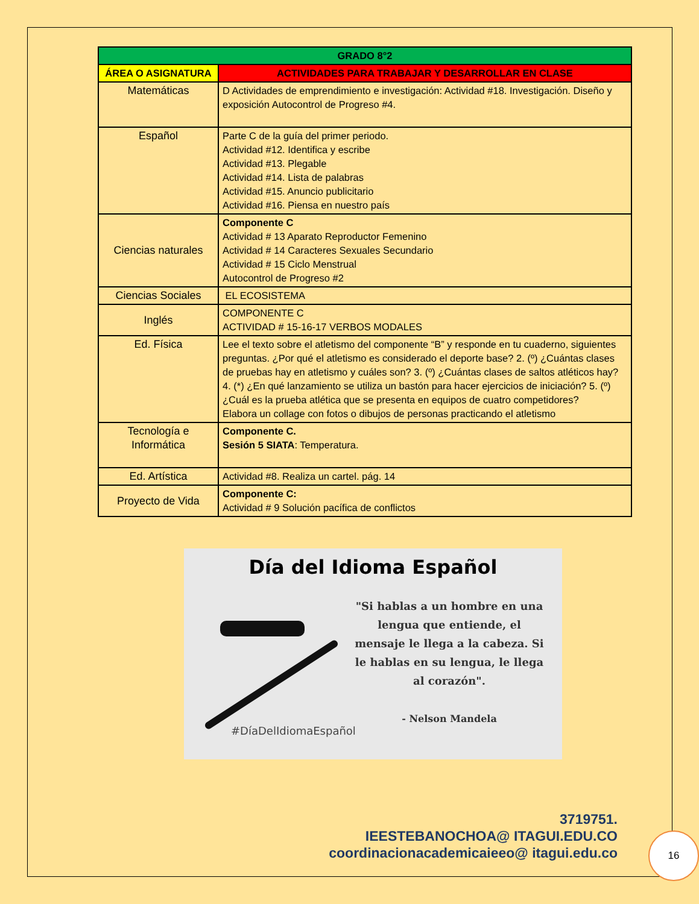| GRADO 8°2 | |
| --- | --- |
| ÁREA O ASIGNATURA | ACTIVIDADES PARA TRABAJAR Y DESARROLLAR EN CLASE |
| Matemáticas | D Actividades de emprendimiento e investigación: Actividad #18. Investigación. Diseño y exposición Autocontrol de Progreso #4. |
| Español | Parte C de la guía del primer periodo. Actividad #12. Identifica y escribe Actividad #13. Plegable Actividad #14. Lista de palabras Actividad #15. Anuncio publicitario Actividad #16. Piensa en nuestro país |
| Ciencias naturales | Componente C Actividad # 13 Aparato Reproductor Femenino Actividad # 14 Caracteres Sexuales Secundario Actividad # 15 Ciclo Menstrual Autocontrol de Progreso #2 |
| Ciencias Sociales | EL ECOSISTEMA |
| Inglés | COMPONENTE C ACTIVIDAD # 15-16-17 VERBOS MODALES |
| Ed. Física | Lee el texto sobre el atletismo del componente “B” y responde en tu cuaderno, siguientes preguntas. ¿Por qué el atletismo es considerado el deporte base? 2. (º) ¿Cuántas clases de pruebas hay en atletismo y cuáles son? 3. (º) ¿Cuántas clases de saltos atléticos hay? 4. (*) ¿En qué lanzamiento se utiliza un bastón para hacer ejercicios de iniciación? 5. (º) ¿Cuál es la prueba atlética que se presenta en equipos de cuatro competidores? Elabora un collage con fotos o dibujos de personas practicando el atletismo |
| Tecnología e Informática | Componente C. Sesión 5 SIATA : Temperatura. |
| Ed. Artística | Actividad #8. Realiza un cartel. pág. 14 |
| Proyecto de Vida | Componente C: Actividad # 9 Solución pacífica de conflictos |
Día del Idioma Español
"Si hablas a un hombre en una lengua que entiende, el mensaje le llega a la cabeza. Si le hablas en su lengua, le llega al corazón".
- Nelson Mandela
#DíaDelIdiomaEspañol
3719751.
IEESTEBANOCHOA@ ITAGUI.EDU.CO
coordinacionacademicaieeo@ itagui.edu.co
16